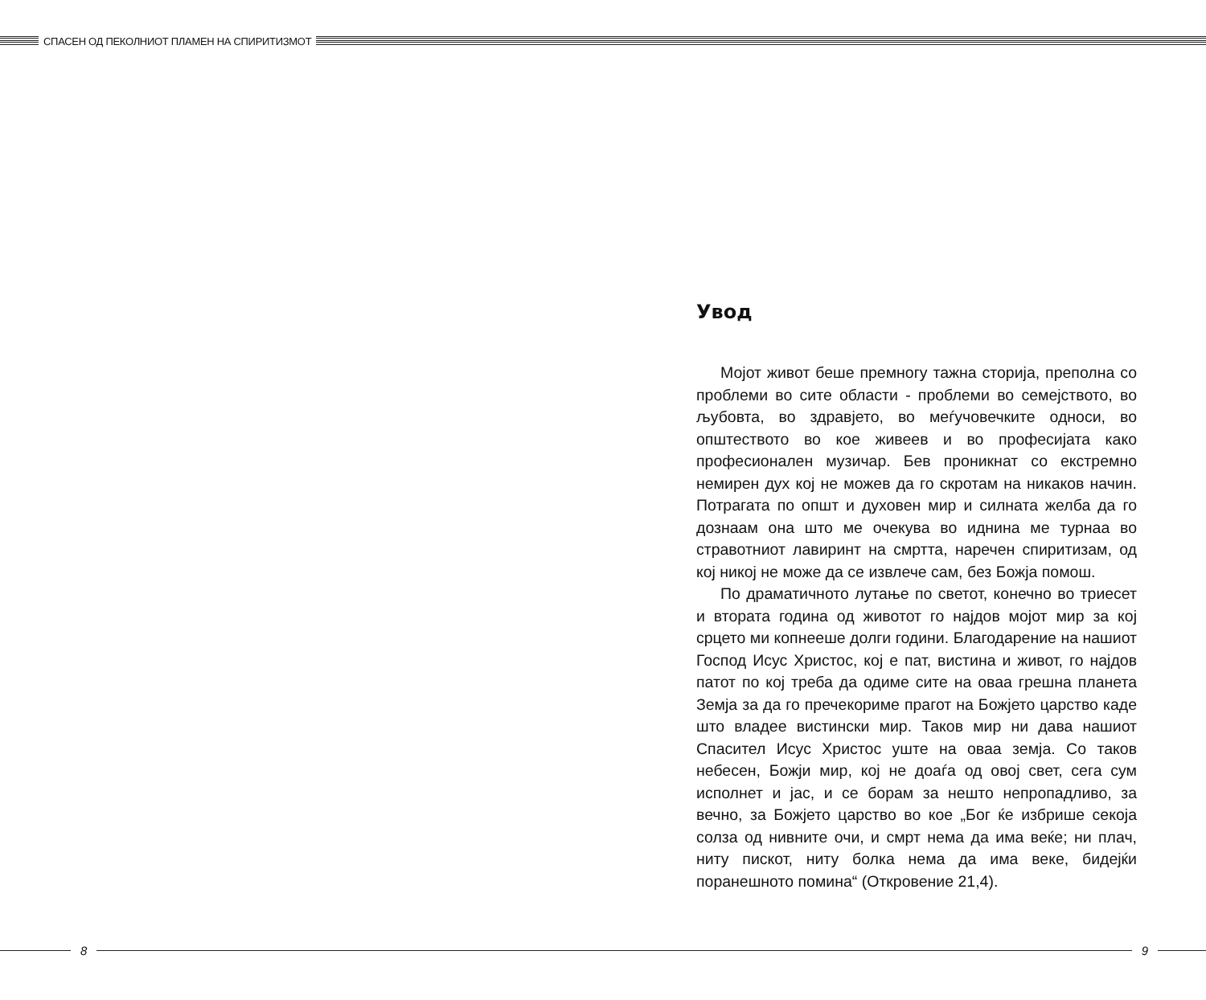СПАСЕН ОД ПЕКОЛНИОТ ПЛАМЕН НА СПИРИТИЗМОТ
Увод
Мојот живот беше премногу тажна сторија, преполна со проблеми во сите области - проблеми во семејството, во љубовта, во здравјето, во меѓучовечките односи, во општеството во кое живеев и во професијата како професионален музичар. Бев проникнат со екстремно немирен дух кој не можев да го скротам на никаков начин. Потрагата по општ и духовен мир и силната желба да го дознаам она што ме очекува во иднина ме турнаа во стравотниот лавиринт на смртта, наречен спиритизам, од кој никој не може да се извлече сам, без Божја помош.
По драматичното лутање по светот, конечно во триесет и втората година од животот го најдов мојот мир за кој срцето ми копнееше долги години. Благодарение на нашиот Господ Исус Христос, кој е пат, вистина и живот, го најдов патот по кој треба да одиме сите на оваа грешна планета Земја за да го пречекориме прагот на Божјето царство каде што владее вистински мир. Таков мир ни дава нашиот Спасител Исус Христос уште на оваа земја. Со таков небесен, Божји мир, кој не доаѓа од овој свет, сега сум исполнет и јас, и се борам за нешто непропадливо, за вечно, за Божјето царство во кое „Бог ќе избрише секоја солза од нивните очи, и смрт нема да има веќе; ни плач, ниту пискот, ниту болка нема да има веке, бидејќи поранешното помина“ (Откровение 21,4).
8 9